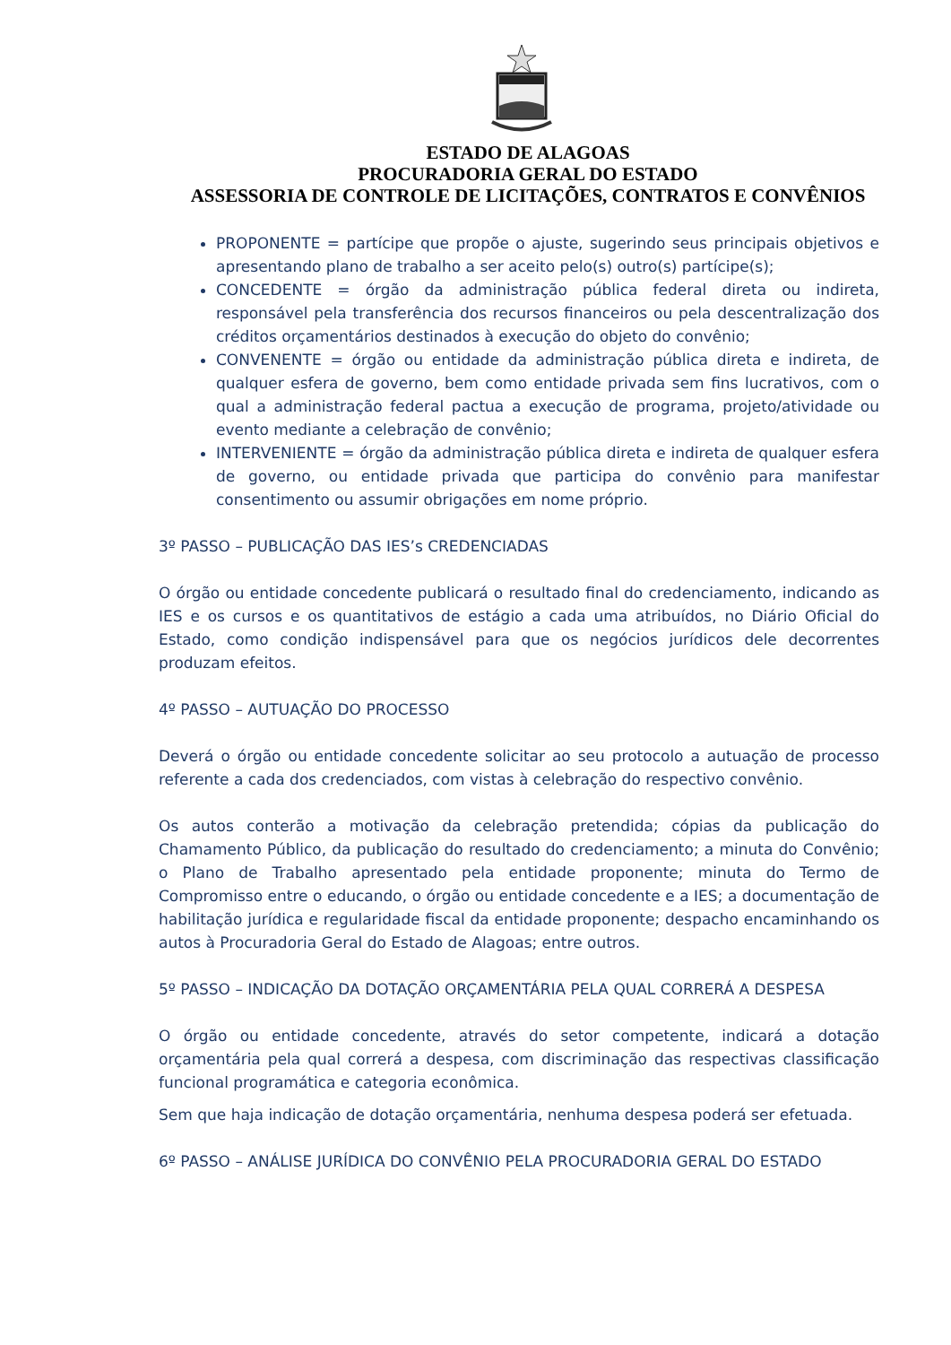ESTADO DE ALAGOAS
PROCURADORIA GERAL DO ESTADO
ASSESSORIA DE CONTROLE DE LICITAÇÕES, CONTRATOS E CONVÊNIOS
PROPONENTE = partícipe que propõe o ajuste, sugerindo seus principais objetivos e apresentando plano de trabalho a ser aceito pelo(s) outro(s) partícipe(s);
CONCEDENTE = órgão da administração pública federal direta ou indireta, responsável pela transferência dos recursos financeiros ou pela descentralização dos créditos orçamentários destinados à execução do objeto do convênio;
CONVENENTE = órgão ou entidade da administração pública direta e indireta, de qualquer esfera de governo, bem como entidade privada sem fins lucrativos, com o qual a administração federal pactua a execução de programa, projeto/atividade ou evento mediante a celebração de convênio;
INTERVENIENTE = órgão da administração pública direta e indireta de qualquer esfera de governo, ou entidade privada que participa do convênio para manifestar consentimento ou assumir obrigações em nome próprio.
3º PASSO – PUBLICAÇÃO DAS IES’s CREDENCIADAS
O órgão ou entidade concedente publicará o resultado final do credenciamento, indicando as IES e os cursos e os quantitativos de estágio a cada uma atribuídos, no Diário Oficial do Estado, como condição indispensável para que os negócios jurídicos dele decorrentes produzam efeitos.
4º PASSO – AUTUAÇÃO DO PROCESSO
Deverá o órgão ou entidade concedente solicitar ao seu protocolo a autuação de processo referente a cada dos credenciados, com vistas à celebração do respectivo convênio.
Os autos conterão a motivação da celebração pretendida; cópias da publicação do Chamamento Público, da publicação do resultado do credenciamento; a minuta do Convênio; o Plano de Trabalho apresentado pela entidade proponente; minuta do Termo de Compromisso entre o educando, o órgão ou entidade concedente e a IES; a documentação de habilitação jurídica e regularidade fiscal da entidade proponente; despacho encaminhando os autos à Procuradoria Geral do Estado de Alagoas; entre outros.
5º PASSO – INDICAÇÃO DA DOTAÇÃO ORÇAMENTÁRIA PELA QUAL CORRERÁ A DESPESA
O órgão ou entidade concedente, através do setor competente, indicará a dotação orçamentária pela qual correrá a despesa, com discriminação das respectivas classificação funcional programática e categoria econômica.
Sem que haja indicação de dotação orçamentária, nenhuma despesa poderá ser efetuada.
6º PASSO – ANÁLISE JURÍDICA DO CONVÊNIO PELA PROCURADORIA GERAL DO ESTADO